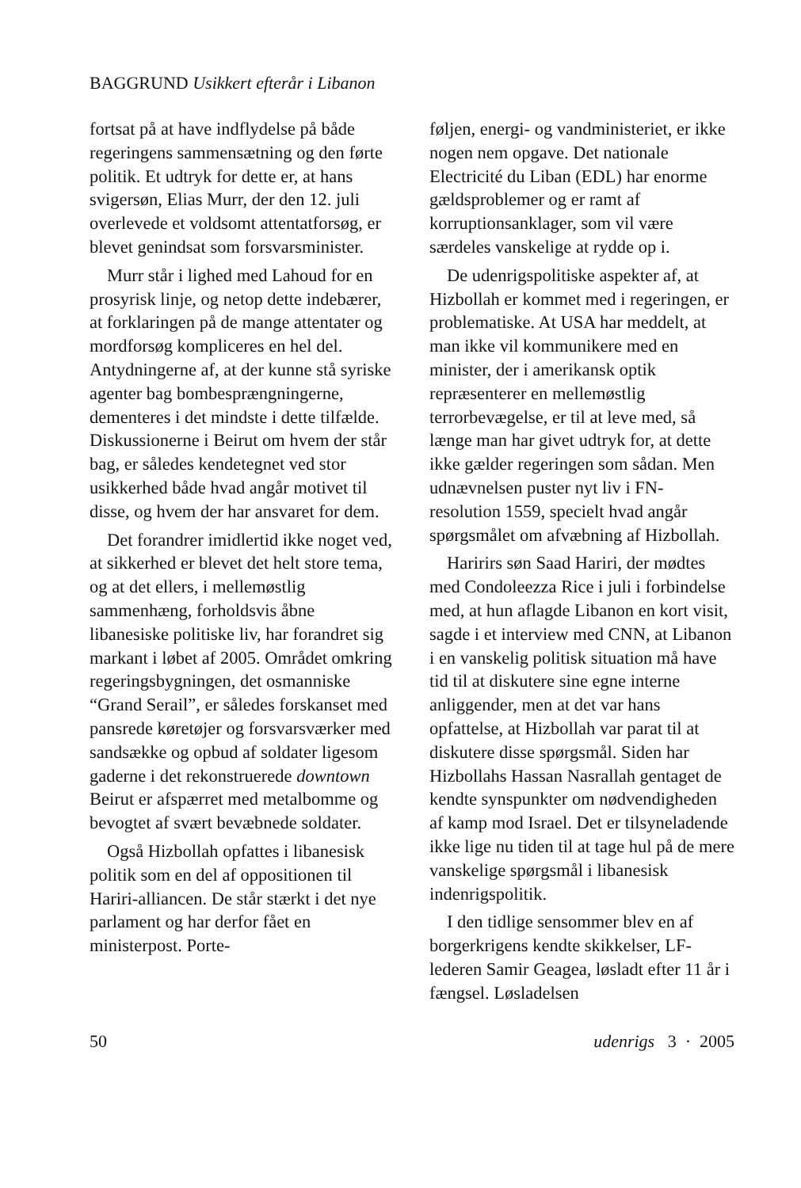BAGGRUND Usikkert efterår i Libanon
fortsat på at have indflydelse på både regeringens sammensætning og den førte politik. Et udtryk for dette er, at hans svigersøn, Elias Murr, der den 12. juli overlevede et voldsomt attentatforsøg, er blevet genindsat som forsvarsminister.
Murr står i lighed med Lahoud for en prosyrisk linje, og netop dette indebærer, at forklaringen på de mange attentater og mordforsøg kompliceres en hel del. Antydningerne af, at der kunne stå syriske agenter bag bombesprængningerne, dementeres i det mindste i dette tilfælde. Diskussionerne i Beirut om hvem der står bag, er således kendetegnet ved stor usikkerhed både hvad angår motivet til disse, og hvem der har ansvaret for dem.
Det forandrer imidlertid ikke noget ved, at sikkerhed er blevet det helt store tema, og at det ellers, i mellemøstlig sammenhæng, forholdsvis åbne libanesiske politiske liv, har forandret sig markant i løbet af 2005. Området omkring regeringsbygningen, det osmanniske “Grand Serail”, er således forskanset med pansrede køretøjer og forsvarsværker med sandsække og opbud af soldater ligesom gaderne i det rekonstruerede downtown Beirut er afspærret med metalbomme og bevogtet af svært bevæbnede soldater.
Også Hizbollah opfattes i libanesisk politik som en del af oppositionen til Hariri-alliancen. De står stærkt i det nye parlament og har derfor fået en ministerpost. Porte-
føljen, energi- og vandministeriet, er ikke nogen nem opgave. Det nationale Electricité du Liban (EDL) har enorme gældsproblemer og er ramt af korruptionsanklager, som vil være særdeles vanskelige at rydde op i.
De udenrigspolitiske aspekter af, at Hizbollah er kommet med i regeringen, er problematiske. At USA har meddelt, at man ikke vil kommunikere med en minister, der i amerikansk optik repræsenterer en mellemøstlig terrorbevægelse, er til at leve med, så længe man har givet udtryk for, at dette ikke gælder regeringen som sådan. Men udnævnelsen puster nyt liv i FN-resolution 1559, specielt hvad angår spørgsmålet om afvæbning af Hizbollah.
Haririrs søn Saad Hariri, der mødtes med Condoleezza Rice i juli i forbindelse med, at hun aflagde Libanon en kort visit, sagde i et interview med CNN, at Libanon i en vanskelig politisk situation må have tid til at diskutere sine egne interne anliggender, men at det var hans opfattelse, at Hizbollah var parat til at diskutere disse spørgsmål. Siden har Hizbollahs Hassan Nasrallah gentaget de kendte synspunkter om nødvendigheden af kamp mod Israel. Det er tilsyneladende ikke lige nu tiden til at tage hul på de mere vanskelige spørgsmål i libanesisk indenrigspolitik.
I den tidlige sensommer blev en af borgerkrigens kendte skikkelser, LF-lederen Samir Geagea, løsladt efter 11 år i fængsel. Løsladelsen
50 udenrigs 3 · 2005